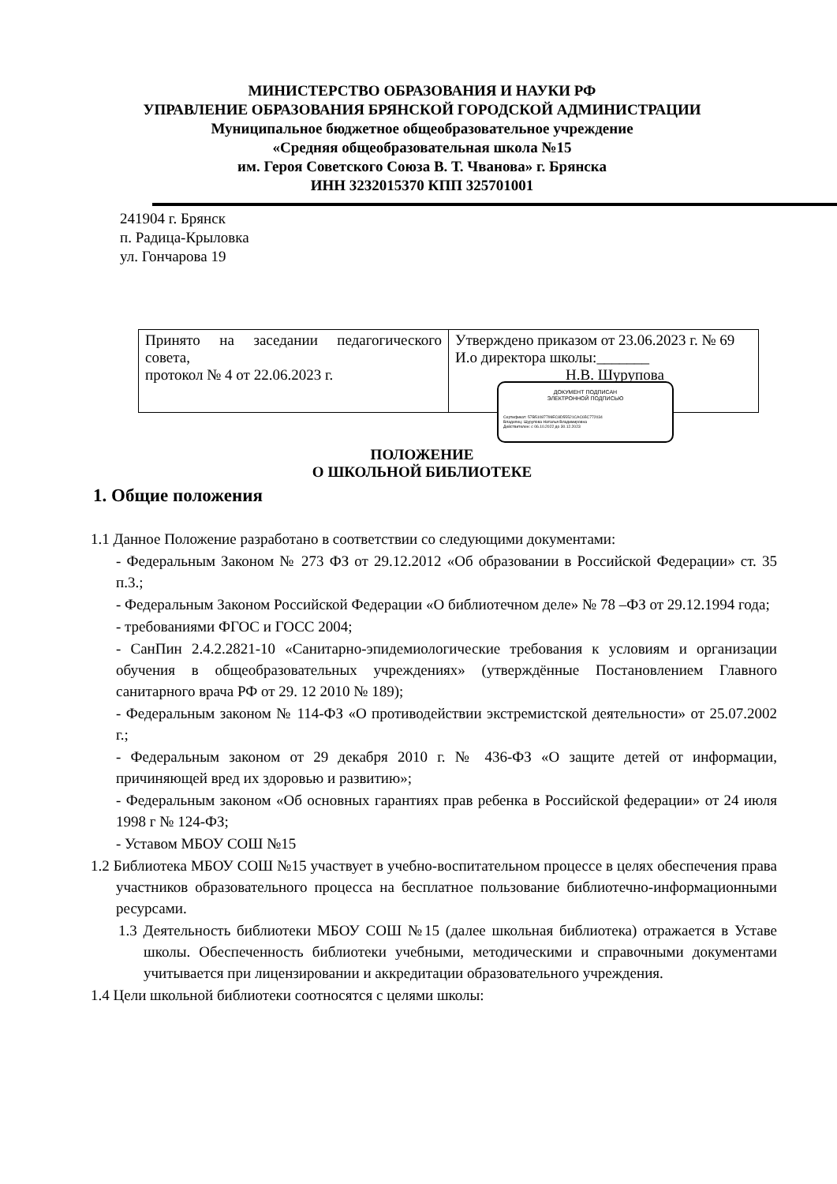МИНИСТЕРСТВО ОБРАЗОВАНИЯ И НАУКИ РФ
УПРАВЛЕНИЕ ОБРАЗОВАНИЯ БРЯНСКОЙ ГОРОДСКОЙ АДМИНИСТРАЦИИ
Муниципальное бюджетное общеобразовательное учреждение
«Средняя общеобразовательная школа №15
им. Героя Советского Союза В. Т. Чванова» г. Брянска
ИНН 3232015370 КПП 325701001
241904 г. Брянск
п. Радица-Крыловка
ул. Гончарова 19
| Принято на заседании педагогического совета, протокол № 4 от 22.06.2023 г. | Утверждено приказом от 23.06.2023 г. № 69 И.о директора школы:_______ Н.В. Шурупова |
ДОКУМЕНТ ПОДПИСАН
ЭЛЕКТРОННОЙ ПОДПИСЬЮ
Сертификат: 57B51087799EC8D55521CAC65C772034
Владелец: Шурупова Наталья Владимировна
Действителен: с 06.10.2022 до 30.12.2023
ПОЛОЖЕНИЕ
О ШКОЛЬНОЙ БИБЛИОТЕКЕ
1. Общие положения
1.1 Данное Положение разработано в соответствии со следующими документами:
- Федеральным Законом № 273 ФЗ от 29.12.2012 «Об образовании в Российской Федерации» ст. 35 п.3.;
- Федеральным Законом Российской Федерации «О библиотечном деле» № 78 –ФЗ от 29.12.1994 года;
- требованиями ФГОС и ГОСС 2004;
- СанПин 2.4.2.2821-10 «Санитарно-эпидемиологические требования к условиям и организации обучения в общеобразовательных учреждениях» (утверждённые Постановлением Главного санитарного врача РФ от 29. 12 2010 № 189);
- Федеральным законом № 114-ФЗ «О противодействии экстремистской деятельности» от 25.07.2002 г.;
- Федеральным законом от 29 декабря 2010 г. № 436-ФЗ «О защите детей от информации, причиняющей вред их здоровью и развитию»;
- Федеральным законом «Об основных гарантиях прав ребенка в Российской федерации» от 24 июля 1998 г № 124-ФЗ;
- Уставом МБОУ СОШ №15
1.2 Библиотека МБОУ СОШ №15 участвует в учебно-воспитательном процессе в целях обеспечения права участников образовательного процесса на бесплатное пользование библиотечно-информационными ресурсами.
1.3 Деятельность библиотеки МБОУ СОШ №15 (далее школьная библиотека) отражается в Уставе школы. Обеспеченность библиотеки учебными, методическими и справочными документами учитывается при лицензировании и аккредитации образовательного учреждения.
1.4 Цели школьной библиотеки соотносятся с целями школы: